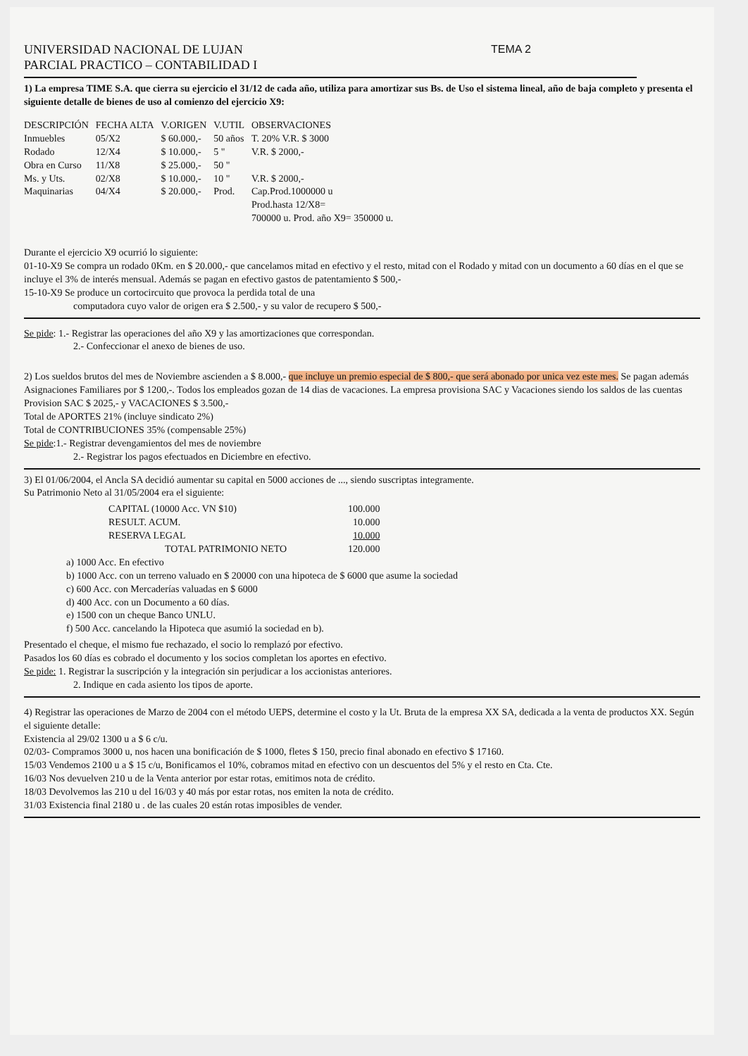UNIVERSIDAD NACIONAL DE LUJAN
PARCIAL PRACTICO – CONTABILIDAD I
TEMA 2
1) La empresa TIME S.A. que cierra su ejercicio el 31/12 de cada año, utiliza para amortizar sus Bs. de Uso el sistema lineal, año de baja completo y presenta el siguiente detalle de bienes de uso al comienzo del ejercicio X9:
| DESCRIPCIÓN | FECHA ALTA | V.ORIGEN | V.UTIL | OBSERVACIONES |
| --- | --- | --- | --- | --- |
| Inmuebles | 05/X2 | $ 60.000,- | 50 años | T. 20% V.R. $ 3000 |
| Rodado | 12/X4 | $ 10.000,- | 5 " | V.R. $ 2000,- |
| Obra en Curso | 11/X8 | $ 25.000,- | 50 " | |
| Ms. y Uts. | 02/X8 | $ 10.000,- | 10 " | V.R. $ 2000,- |
| Maquinarias | 04/X4 | $ 20.000,- | Prod. | Cap.Prod.1000000 u Prod.hasta 12/X8= 700000 u. Prod. año X9= 350000 u. |
Durante el ejercicio X9 ocurrió lo siguiente:
01-10-X9 Se compra un rodado 0Km. en $ 20.000,- que cancelamos mitad en efectivo y el resto, mitad con el Rodado y mitad con un documento a 60 días en el que se incluye el 3% de interés mensual. Además se pagan en efectivo gastos de patentamiento $ 500,-
15-10-X9 Se produce un cortocircuito que provoca la perdida total de una
computadora cuyo valor de origen era $ 2.500,- y su valor de recupero $ 500,-
Se pide: 1.- Registrar las operaciones del año X9 y las amortizaciones que correspondan.
2.- Confeccionar el anexo de bienes de uso.
2) Los sueldos brutos del mes de Noviembre ascienden a $ 8.000,- que incluye un premio especial de $ 800,- que será abonado por unica vez este mes. Se pagan además Asignaciones Familiares por $ 1200,-. Todos los empleados gozan de 14 dias de vacaciones. La empresa provisiona SAC y Vacaciones siendo los saldos de las cuentas Provision SAC $ 2025,- y VACACIONES $ 3.500,-
Total de APORTES 21% (incluye sindicato 2%)
Total de CONTRIBUCIONES 35% (compensable 25%)
Se pide:1.- Registrar devengamientos del mes de noviembre
2.- Registrar los pagos efectuados en Diciembre en efectivo.
3) El 01/06/2004, el Ancla SA decidió aumentar su capital en 5000 acciones de ..., siendo suscriptas integramente.
Su Patrimonio Neto al 31/05/2004 era el siguiente:
| CAPITAL (10000 Acc. VN $10) | 100.000 |
| RESULT. ACUM. | 10.000 |
| RESERVA LEGAL | 10.000 |
| TOTAL PATRIMONIO NETO | 120.000 |
a) 1000 Acc. En efectivo
b) 1000 Acc. con un terreno valuado en $ 20000 con una hipoteca de $ 6000 que asume la sociedad
c) 600 Acc. con Mercaderías valuadas en $ 6000
d) 400 Acc. con un Documento a 60 días.
e) 1500 con un cheque Banco UNLU.
f) 500 Acc. cancelando la Hipoteca que asumió la sociedad en b).
Presentado el cheque, el mismo fue rechazado, el socio lo remplazó por efectivo.
Pasados los 60 días es cobrado el documento y los socios completan los aportes en efectivo.
Se pide: 1. Registrar la suscripción y la integración sin perjudicar a los accionistas anteriores.
2. Indique en cada asiento los tipos de aporte.
4) Registrar las operaciones de Marzo de 2004 con el método UEPS, determine el costo y la Ut. Bruta de la empresa XX SA, dedicada a la venta de productos XX. Según el siguiente detalle:
Existencia al 29/02 1300 u a $ 6 c/u.
02/03- Compramos 3000 u, nos hacen una bonificación de $ 1000, fletes $ 150, precio final abonado en efectivo $ 17160.
15/03 Vendemos 2100 u a $ 15 c/u, Bonificamos el 10%, cobramos mitad en efectivo con un descuentos del 5% y el resto en Cta. Cte.
16/03 Nos devuelven 210 u de la Venta anterior por estar rotas, emitimos nota de crédito.
18/03 Devolvemos las 210 u del 16/03 y 40 más por estar rotas, nos emiten la nota de crédito.
31/03 Existencia final 2180 u . de las cuales 20 están rotas imposibles de vender.